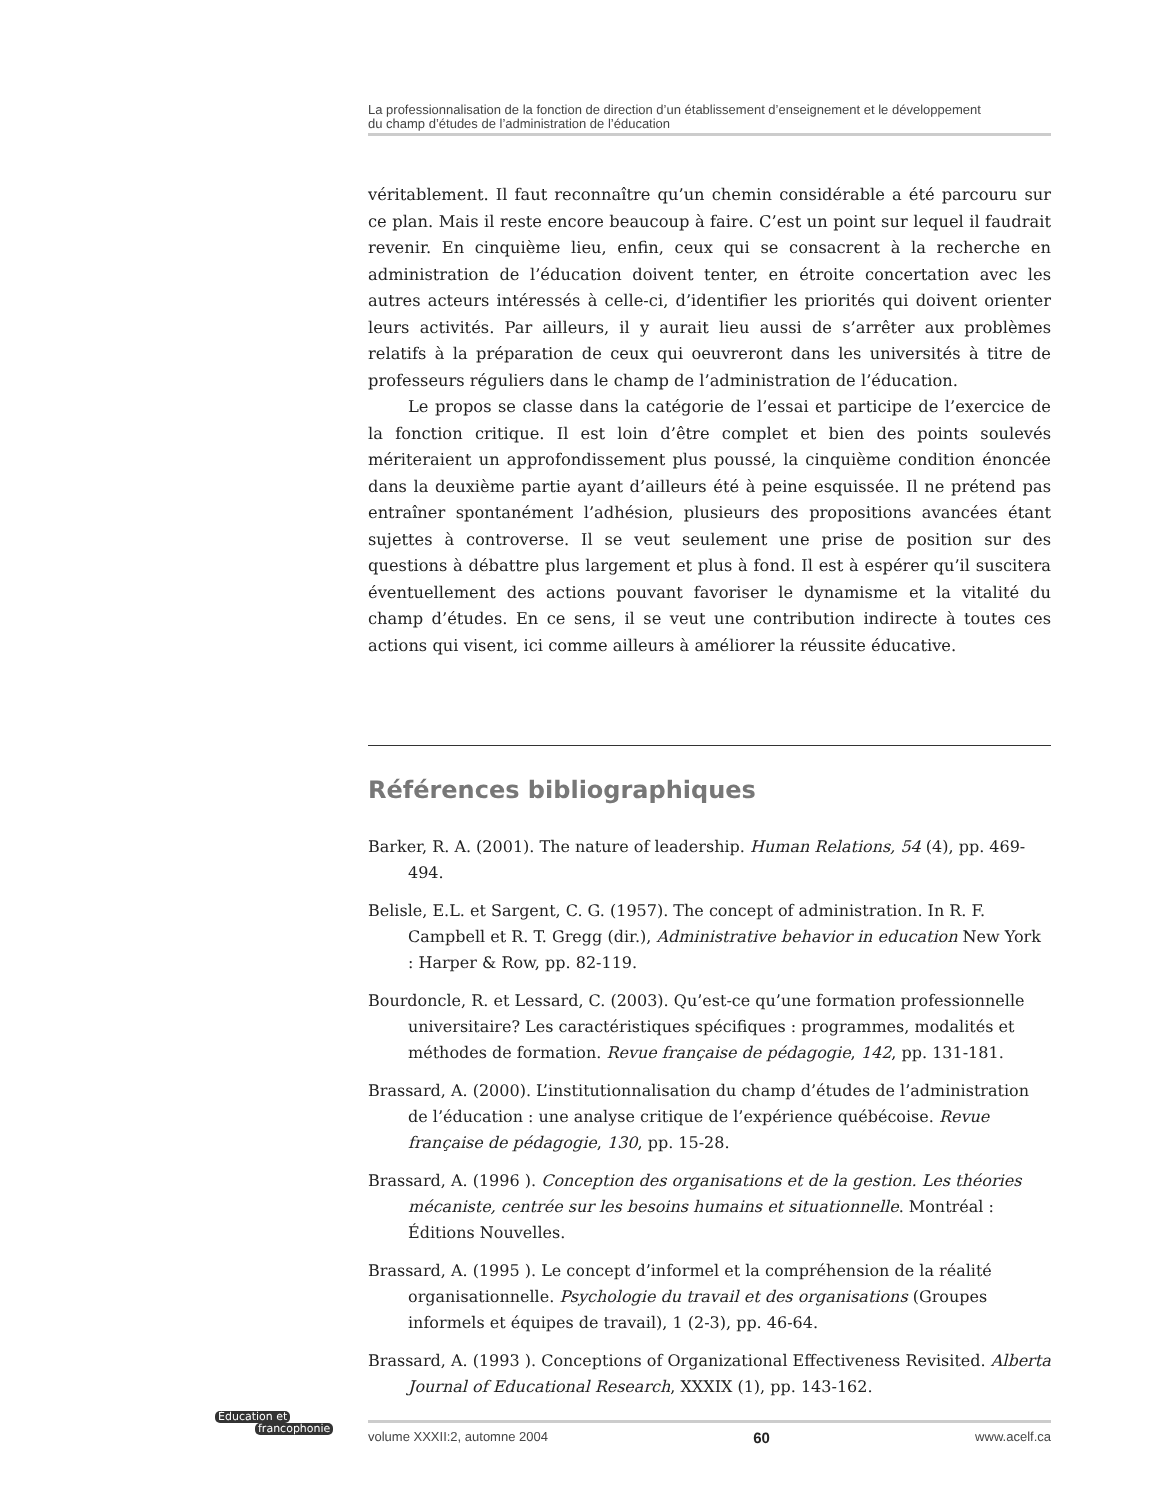La professionnalisation de la fonction de direction d’un établissement d’enseignement et le développement
du champ d’études de l’administration de l’éducation
véritablement. Il faut reconnaître qu’un chemin considérable a été parcouru sur ce plan. Mais il reste encore beaucoup à faire. C’est un point sur lequel il faudrait revenir. En cinquième lieu, enfin, ceux qui se consacrent à la recherche en administration de l’éducation doivent tenter, en étroite concertation avec les autres acteurs intéressés à celle-ci, d’identifier les priorités qui doivent orienter leurs activités. Par ailleurs, il y aurait lieu aussi de s’arrêter aux problèmes relatifs à la préparation de ceux qui oeuvreront dans les universités à titre de professeurs réguliers dans le champ de l’administration de l’éducation.
Le propos se classe dans la catégorie de l’essai et participe de l’exercice de la fonction critique. Il est loin d’être complet et bien des points soulevés mériteraient un approfondissement plus poussé, la cinquième condition énoncée dans la deuxième partie ayant d’ailleurs été à peine esquissée. Il ne prétend pas entraîner spontanément l’adhésion, plusieurs des propositions avancées étant sujettes à controverse. Il se veut seulement une prise de position sur des questions à débattre plus largement et plus à fond. Il est à espérer qu’il suscitera éventuellement des actions pouvant favoriser le dynamisme et la vitalité du champ d’études. En ce sens, il se veut une contribution indirecte à toutes ces actions qui visent, ici comme ailleurs à améliorer la réussite éducative.
Références bibliographiques
Barker, R. A. (2001). The nature of leadership. Human Relations, 54 (4), pp. 469-494.
Belisle, E.L. et Sargent, C. G. (1957). The concept of administration. In R. F. Campbell et R. T. Gregg (dir.), Administrative behavior in education New York : Harper & Row, pp. 82-119.
Bourdoncle, R. et Lessard, C. (2003). Qu’est-ce qu’une formation professionnelle universitaire? Les caractéristiques spécifiques : programmes, modalités et méthodes de formation. Revue française de pédagogie, 142, pp. 131-181.
Brassard, A. (2000). L’institutionnalisation du champ d’études de l’administration de l’éducation : une analyse critique de l’expérience québécoise. Revue française de pédagogie, 130, pp. 15-28.
Brassard, A. (1996 ). Conception des organisations et de la gestion. Les théories mécaniste, centrée sur les besoins humains et situationnelle. Montréal : Éditions Nouvelles.
Brassard, A. (1995 ). Le concept d’informel et la compréhension de la réalité organisationnelle. Psychologie du travail et des organisations (Groupes informels et équipes de travail), 1 (2-3), pp. 46-64.
Brassard, A. (1993 ). Conceptions of Organizational Effectiveness Revisited. Alberta Journal of Educational Research, XXXIX (1), pp. 143-162.
Éducation et
francophonie
volume XXXII:2, automne 2004 60 www.acelf.ca